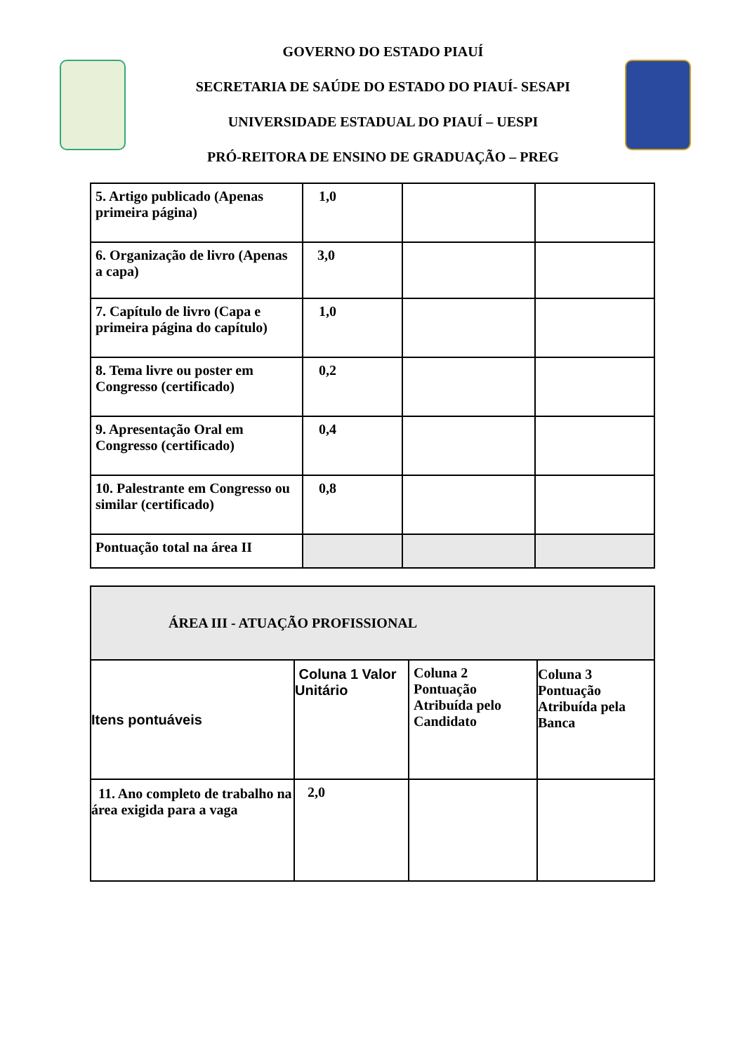GOVERNO DO ESTADO PIAUÍ
SECRETARIA DE SAÚDE DO ESTADO DO PIAUÍ- SESAPI
UNIVERSIDADE ESTADUAL DO PIAUÍ – UESPI
PRÓ-REITORA DE ENSINO DE GRADUAÇÃO – PREG
| 5. Artigo publicado (Apenas primeira página) | 1,0 | | |
| 6. Organização de livro (Apenas a capa) | 3,0 | | |
| 7. Capítulo de livro (Capa e primeira página do capítulo) | 1,0 | | |
| 8. Tema livre ou poster em Congresso (certificado) | 0,2 | | |
| 9. Apresentação Oral em Congresso (certificado) | 0,4 | | |
| 10. Palestrante em Congresso ou similar (certificado) | 0,8 | | |
| Pontuação total na área II | | | |
| ÁREA III - ATUAÇÃO PROFISSIONAL | | | |
| Itens pontuáveis | Coluna 1 Valor Unitário | Coluna 2 Pontuação Atribuída pelo Candidato | Coluna 3 Pontuação Atribuída pela Banca |
| 11. Ano completo de trabalho na área exigida para a vaga | 2,0 | | |